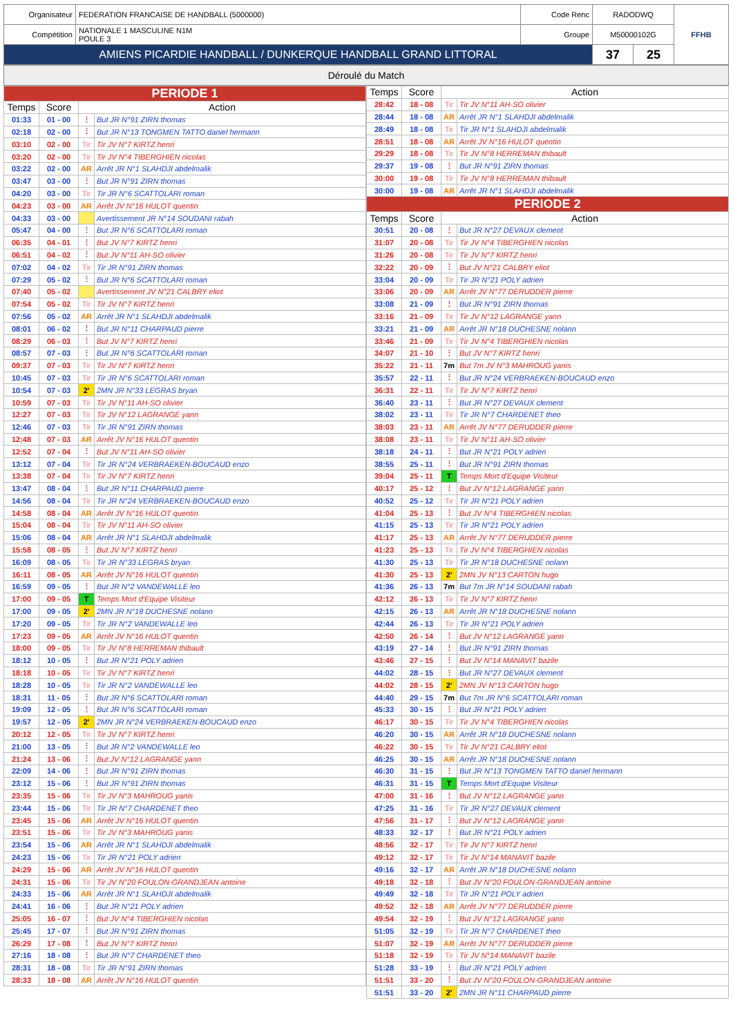| Organisateur | FEDERATION FRANCAISE DE HANDBALL (5000000) | Code Renc | RADODWQ | | FFHB |
| Compétition | NATIONALE 1 MASCULINE N1M POULE 3 | Groupe | M50000102G | | |
| AMIENS PICARDIE HANDBALL / DUNKERQUE HANDBALL GRAND LITTORAL | | | 37 | 25 | |
Déroulé du Match
| PERIODE 1 | | | |
| Temps | Score | Action | |
| 01:33 | 01 - 00 | ⋮ | But JR N°91 ZIRN thomas |
| 02:18 | 02 - 00 | ⋮ | But JR N°13 TONGMEN TATTO daniel hermann |
| 03:10 | 02 - 00 | Tir | Tir JV N°7 KIRTZ henri |
| 03:20 | 02 - 00 | Tir | Tir JV N°4 TIBERGHIEN nicolas |
| 03:22 | 02 - 00 | AR | Arrêt JR N°1 SLAHDJI abdelmalik |
| 03:47 | 03 - 00 | ⋮ | But JR N°91 ZIRN thomas |
| 04:20 | 03 - 00 | Tir | Tir JR N°6 SCATTOLARI roman |
| 04:23 | 03 - 00 | AR | Arrêt JV N°16 HULOT quentin |
| 04:33 | 03 - 00 | | Avertissement JR N°14 SOUDANI rabah |
| 05:47 | 04 - 00 | ⋮ | But JR N°6 SCATTOLARI roman |
| 06:35 | 04 - 01 | ⋮ | But JV N°7 KIRTZ henri |
| 06:51 | 04 - 02 | ⋮ | But JV N°11 AH-SO olivier |
| 07:02 | 04 - 02 | Tir | Tir JR N°91 ZIRN thomas |
| 07:29 | 05 - 02 | ⋮ | But JR N°6 SCATTOLARI roman |
| 07:40 | 05 - 02 | | Avertissement JV N°21 CALBRY eliot |
| 07:54 | 05 - 02 | Tir | Tir JV N°7 KIRTZ henri |
| 07:56 | 05 - 02 | AR | Arrêt JR N°1 SLAHDJI abdelmalik |
| 08:01 | 06 - 02 | ⋮ | But JR N°11 CHARPAUD pierre |
| 08:29 | 06 - 03 | ⋮ | But JV N°7 KIRTZ henri |
| 08:57 | 07 - 03 | ⋮ | But JR N°6 SCATTOLARI roman |
| 09:37 | 07 - 03 | Tir | Tir JV N°7 KIRTZ henri |
| 10:45 | 07 - 03 | Tir | Tir JR N°6 SCATTOLARI roman |
| 10:54 | 07 - 03 | 2' | 2MN JR N°33 LEGRAS bryan |
| 10:59 | 07 - 03 | Tir | Tir JV N°11 AH-SO olivier |
| 12:27 | 07 - 03 | Tir | Tir JV N°12 LAGRANGE yann |
| 12:46 | 07 - 03 | Tir | Tir JR N°91 ZIRN thomas |
| 12:48 | 07 - 03 | AR | Arrêt JV N°16 HULOT quentin |
| 12:52 | 07 - 04 | ⋮ | But JV N°11 AH-SO olivier |
| 13:12 | 07 - 04 | Tir | Tir JR N°24 VERBRAEKEN-BOUCAUD enzo |
| 13:38 | 07 - 04 | Tir | Tir JV N°7 KIRTZ henri |
| 13:47 | 08 - 04 | ⋮ | But JR N°11 CHARPAUD pierre |
| 14:56 | 08 - 04 | Tir | Tir JR N°24 VERBRAEKEN-BOUCAUD enzo |
| 14:58 | 08 - 04 | AR | Arrêt JV N°16 HULOT quentin |
| 15:04 | 08 - 04 | Tir | Tir JV N°11 AH-SO olivier |
| 15:06 | 08 - 04 | AR | Arrêt JR N°1 SLAHDJI abdelmalik |
| 15:58 | 08 - 05 | ⋮ | But JV N°7 KIRTZ henri |
| 16:09 | 08 - 05 | Tir | Tir JR N°33 LEGRAS bryan |
| 16:11 | 08 - 05 | AR | Arrêt JV N°16 HULOT quentin |
| 16:59 | 09 - 05 | ⋮ | But JR N°2 VANDEWALLE leo |
| 17:00 | 09 - 05 | T | Temps Mort d'Equipe Visiteur |
| 17:00 | 09 - 05 | 2' | 2MN JR N°18 DUCHESNE nolann |
| 17:20 | 09 - 05 | Tir | Tir JR N°2 VANDEWALLE leo |
| 17:23 | 09 - 05 | AR | Arrêt JV N°16 HULOT quentin |
| 18:00 | 09 - 05 | Tir | Tir JV N°8 HERREMAN thibault |
| 18:12 | 10 - 05 | ⋮ | But JR N°21 POLY adrien |
| 18:18 | 10 - 05 | Tir | Tir JV N°7 KIRTZ henri |
| 18:28 | 10 - 05 | Tir | Tir JR N°2 VANDEWALLE leo |
| 18:31 | 11 - 05 | ⋮ | But JR N°6 SCATTOLARI roman |
| 19:09 | 12 - 05 | ⋮ | But JR N°6 SCATTOLARI roman |
| 19:57 | 12 - 05 | 2' | 2MN JR N°24 VERBRAEKEN-BOUCAUD enzo |
| 20:12 | 12 - 05 | Tir | Tir JV N°7 KIRTZ henri |
| 21:00 | 13 - 05 | ⋮ | But JR N°2 VANDEWALLE leo |
| 21:24 | 13 - 06 | ⋮ | But JV N°12 LAGRANGE yann |
| 22:09 | 14 - 06 | ⋮ | But JR N°91 ZIRN thomas |
| 23:12 | 15 - 06 | ⋮ | But JR N°91 ZIRN thomas |
| 23:35 | 15 - 06 | Tir | Tir JV N°3 MAHROUG yanis |
| 23:44 | 15 - 06 | Tir | Tir JR N°7 CHARDENET theo |
| 23:45 | 15 - 06 | AR | Arrêt JV N°16 HULOT quentin |
| 23:51 | 15 - 06 | Tir | Tir JV N°3 MAHROUG yanis |
| 23:54 | 15 - 06 | AR | Arrêt JR N°1 SLAHDJI abdelmalik |
| 24:23 | 15 - 06 | Tir | Tir JR N°21 POLY adrien |
| 24:29 | 15 - 06 | AR | Arrêt JV N°16 HULOT quentin |
| 24:31 | 15 - 06 | Tir | Tir JV N°20 FOULON-GRANDJEAN antoine |
| 24:33 | 15 - 06 | AR | Arrêt JR N°1 SLAHDJI abdelmalik |
| 24:41 | 16 - 06 | ⋮ | But JR N°21 POLY adrien |
| 25:05 | 16 - 07 | ⋮ | But JV N°4 TIBERGHIEN nicolas |
| 25:45 | 17 - 07 | ⋮ | But JR N°91 ZIRN thomas |
| 26:29 | 17 - 08 | ⋮ | But JV N°7 KIRTZ henri |
| 27:16 | 18 - 08 | ⋮ | But JR N°7 CHARDENET theo |
| 28:31 | 18 - 08 | Tir | Tir JR N°91 ZIRN thomas |
| 28:33 | 18 - 08 | AR | Arrêt JV N°16 HULOT quentin |
| Temps | Score | Action | |
| --- | --- | --- | --- |
| 28:42 | 18 - 08 | Tir | Tir JV N°11 AH-SO olivier |
| 28:44 | 18 - 08 | AR | Arrêt JR N°1 SLAHDJI abdelmalik |
| 28:49 | 18 - 08 | Tir | Tir JR N°1 SLAHDJI abdelmalik |
| 28:51 | 18 - 08 | AR | Arrêt JV N°16 HULOT quentin |
| 29:29 | 18 - 08 | Tir | Tir JV N°8 HERREMAN thibault |
| 29:37 | 19 - 08 | ⋮ | But JR N°91 ZIRN thomas |
| 30:00 | 19 - 08 | Tir | Tir JV N°8 HERREMAN thibault |
| 30:00 | 19 - 08 | AR | Arrêt JR N°1 SLAHDJI abdelmalik |
| PERIODE 2 | | | |
| Temps | Score | Action | |
| 30:51 | 20 - 08 | ⋮ | But JR N°27 DEVAUX clement |
| 31:07 | 20 - 08 | Tir | Tir JV N°4 TIBERGHIEN nicolas |
| 31:26 | 20 - 08 | Tir | Tir JV N°7 KIRTZ henri |
| 32:22 | 20 - 09 | ⋮ | But JV N°21 CALBRY eliot |
| 33:04 | 20 - 09 | Tir | Tir JR N°21 POLY adrien |
| 33:06 | 20 - 09 | AR | Arrêt JV N°77 DERUDDER pierre |
| 33:08 | 21 - 09 | ⋮ | But JR N°91 ZIRN thomas |
| 33:16 | 21 - 09 | Tir | Tir JV N°12 LAGRANGE yann |
| 33:21 | 21 - 09 | AR | Arrêt JR N°18 DUCHESNE nolann |
| 33:46 | 21 - 09 | Tir | Tir JV N°4 TIBERGHIEN nicolas |
| 34:07 | 21 - 10 | ⋮ | But JV N°7 KIRTZ henri |
| 35:22 | 21 - 11 | 7m | But 7m JV N°3 MAHROUG yanis |
| 35:57 | 22 - 11 | ⋮ | But JR N°24 VERBRAEKEN-BOUCAUD enzo |
| 36:31 | 22 - 11 | Tir | Tir JV N°7 KIRTZ henri |
| 36:40 | 23 - 11 | ⋮ | But JR N°27 DEVAUX clement |
| 38:02 | 23 - 11 | Tir | Tir JR N°7 CHARDENET theo |
| 38:03 | 23 - 11 | AR | Arrêt JV N°77 DERUDDER pierre |
| 38:08 | 23 - 11 | Tir | Tir JV N°11 AH-SO olivier |
| 38:18 | 24 - 11 | ⋮ | But JR N°21 POLY adrien |
| 38:55 | 25 - 11 | ⋮ | But JR N°91 ZIRN thomas |
| 39:04 | 25 - 11 | T | Temps Mort d'Equipe Visiteur |
| 40:17 | 25 - 12 | ⋮ | But JV N°12 LAGRANGE yann |
| 40:52 | 25 - 12 | Tir | Tir JR N°21 POLY adrien |
| 41:04 | 25 - 13 | ⋮ | But JV N°4 TIBERGHIEN nicolas |
| 41:15 | 25 - 13 | Tir | Tir JR N°21 POLY adrien |
| 41:17 | 25 - 13 | AR | Arrêt JV N°77 DERUDDER pierre |
| 41:23 | 25 - 13 | Tir | Tir JV N°4 TIBERGHIEN nicolas |
| 41:30 | 25 - 13 | Tir | Tir JR N°18 DUCHESNE nolann |
| 41:30 | 25 - 13 | 2' | 2MN JV N°13 CARTON hugo |
| 41:36 | 26 - 13 | 7m | But 7m JR N°14 SOUDANI rabah |
| 42:12 | 26 - 13 | Tir | Tir JV N°7 KIRTZ henri |
| 42:15 | 26 - 13 | AR | Arrêt JR N°18 DUCHESNE nolann |
| 42:44 | 26 - 13 | Tir | Tir JR N°21 POLY adrien |
| 42:50 | 26 - 14 | ⋮ | But JV N°12 LAGRANGE yann |
| 43:19 | 27 - 14 | ⋮ | But JR N°91 ZIRN thomas |
| 43:46 | 27 - 15 | ⋮ | But JV N°14 MANAVIT bazile |
| 44:02 | 28 - 15 | ⋮ | But JR N°27 DEVAUX clement |
| 44:02 | 28 - 15 | 2' | 2MN JV N°13 CARTON hugo |
| 44:40 | 29 - 15 | 7m | But 7m JR N°6 SCATTOLARI roman |
| 45:33 | 30 - 15 | ⋮ | But JR N°21 POLY adrien |
| 46:17 | 30 - 15 | Tir | Tir JV N°4 TIBERGHIEN nicolas |
| 46:20 | 30 - 15 | AR | Arrêt JR N°18 DUCHESNE nolann |
| 46:22 | 30 - 15 | Tir | Tir JV N°21 CALBRY eliot |
| 46:25 | 30 - 15 | AR | Arrêt JR N°18 DUCHESNE nolann |
| 46:30 | 31 - 15 | ⋮ | But JR N°13 TONGMEN TATTO daniel hermann |
| 46:31 | 31 - 15 | T | Temps Mort d'Equipe Visiteur |
| 47:00 | 31 - 16 | ⋮ | But JV N°12 LAGRANGE yann |
| 47:25 | 31 - 16 | Tir | Tir JR N°27 DEVAUX clement |
| 47:56 | 31 - 17 | ⋮ | But JV N°12 LAGRANGE yann |
| 48:33 | 32 - 17 | ⋮ | But JR N°21 POLY adrien |
| 48:56 | 32 - 17 | Tir | Tir JV N°7 KIRTZ henri |
| 49:12 | 32 - 17 | Tir | Tir JV N°14 MANAVIT bazile |
| 49:16 | 32 - 17 | AR | Arrêt JR N°18 DUCHESNE nolann |
| 49:18 | 32 - 18 | ⋮ | But JV N°20 FOULON-GRANDJEAN antoine |
| 49:49 | 32 - 18 | Tir | Tir JR N°21 POLY adrien |
| 49:52 | 32 - 18 | AR | Arrêt JV N°77 DERUDDER pierre |
| 49:54 | 32 - 19 | ⋮ | But JV N°12 LAGRANGE yann |
| 51:05 | 32 - 19 | Tir | Tir JR N°7 CHARDENET theo |
| 51:07 | 32 - 19 | AR | Arrêt JV N°77 DERUDDER pierre |
| 51:18 | 32 - 19 | Tir | Tir JV N°14 MANAVIT bazile |
| 51:28 | 33 - 19 | ⋮ | But JR N°21 POLY adrien |
| 51:51 | 33 - 20 | ⋮ | But JV N°20 FOULON-GRANDJEAN antoine |
| 51:51 | 33 - 20 | 2' | 2MN JR N°11 CHARPAUD pierre |